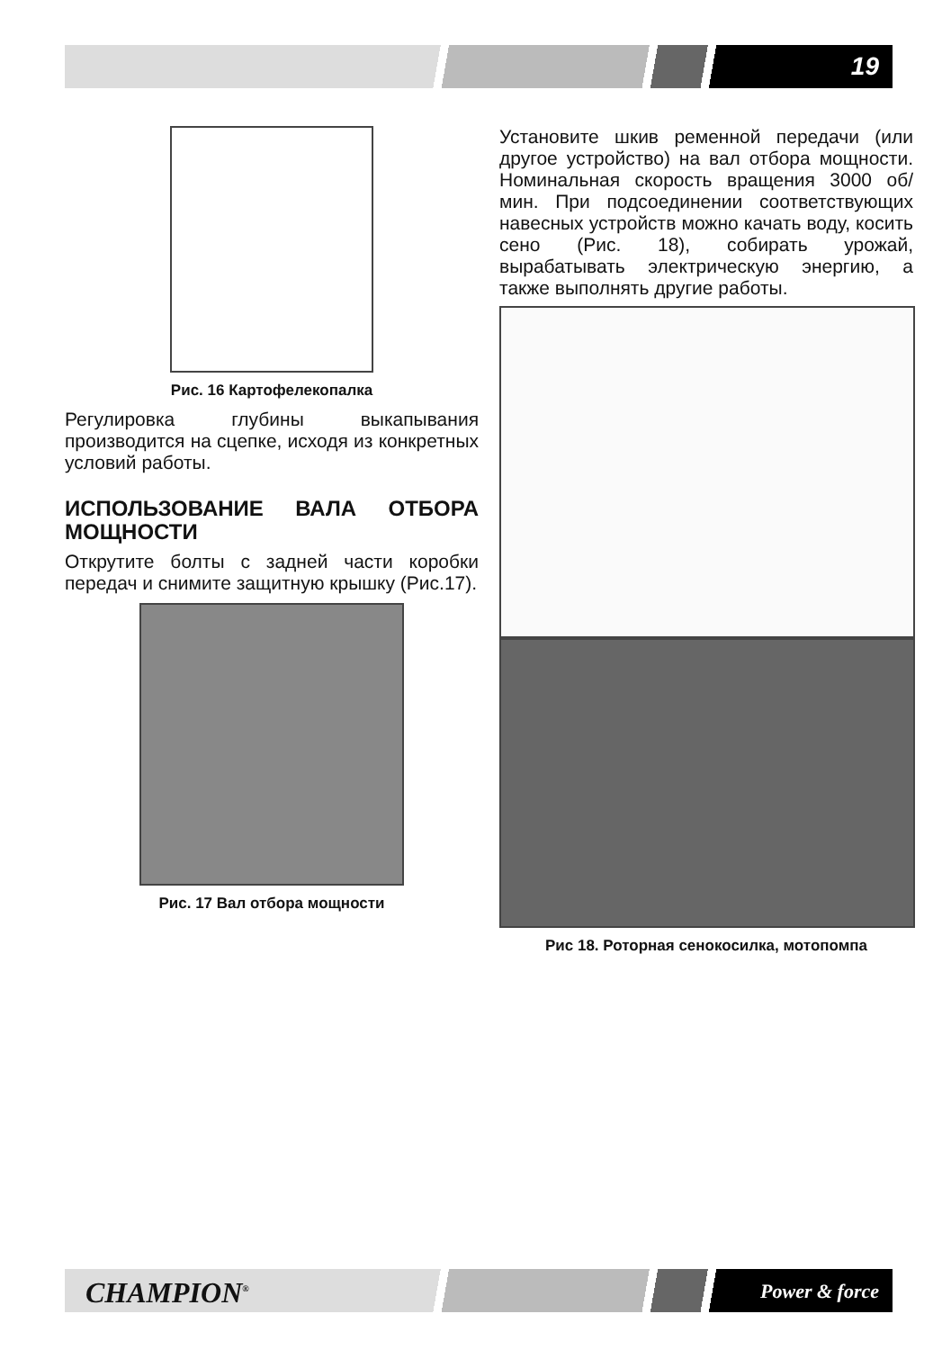19
Рис. 16 Картофелекопалка
Регулировка глубины выкапывания производится на сцепке, исходя из конкретных условий работы.
ИСПОЛЬЗОВАНИЕ ВАЛА ОТБОРА МОЩНОСТИ
Открутите болты с задней части коробки передач и снимите защитную крышку (Рис.17).
Рис. 17 Вал отбора мощности
Установите шкив ременной передачи (или другое устройство) на вал отбора мощности. Номинальная скорость вращения 3000 об/мин. При подсоединении соответствующих навесных устройств можно качать воду, косить сено (Рис. 18), собирать урожай, вырабатывать электрическую энергию, а также выполнять другие работы.
Рис 18. Роторная сенокосилка, мотопомпа
CHAMPION<sup>®</sup> Power & force